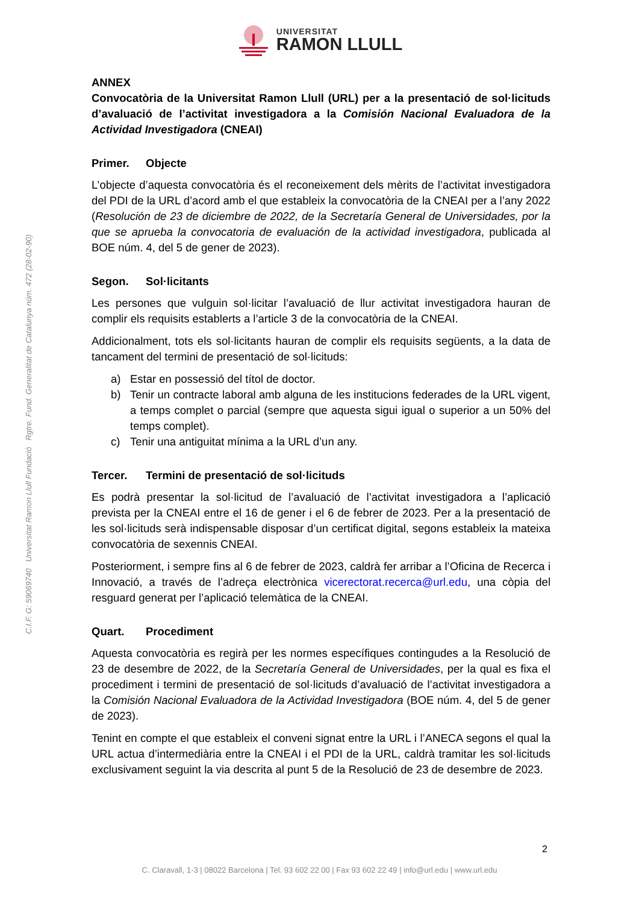UNIVERSITAT
RAMON LLULL
C.I.F. G: 59069740 Universitat Ramon Llull Fundació Rgtre. Fund. Generalitat de Catalunya núm. 472 (28-02-90)
ANNEX
Convocatòria de la Universitat Ramon Llull (URL) per a la presentació de sol·licituds d’avaluació de l’activitat investigadora a la Comisión Nacional Evaluadora de la Actividad Investigadora (CNEAI)
Primer. Objecte
L’objecte d’aquesta convocatòria és el reconeixement dels mèrits de l’activitat investigadora del PDI de la URL d’acord amb el que estableix la convocatòria de la CNEAI per a l’any 2022 (Resolución de 23 de diciembre de 2022, de la Secretaría General de Universidades, por la que se aprueba la convocatoria de evaluación de la actividad investigadora, publicada al BOE núm. 4, del 5 de gener de 2023).
Segon. Sol·licitants
Les persones que vulguin sol·licitar l’avaluació de llur activitat investigadora hauran de complir els requisits establerts a l’article 3 de la convocatòria de la CNEAI.
Addicionalment, tots els sol·licitants hauran de complir els requisits següents, a la data de tancament del termini de presentació de sol·licituds:
a) Estar en possessió del títol de doctor.
b) Tenir un contracte laboral amb alguna de les institucions federades de la URL vigent, a temps complet o parcial (sempre que aquesta sigui igual o superior a un 50% del temps complet).
c) Tenir una antiguitat mínima a la URL d’un any.
Tercer. Termini de presentació de sol·licituds
Es podrà presentar la sol·licitud de l’avaluació de l’activitat investigadora a l’aplicació prevista per la CNEAI entre el 16 de gener i el 6 de febrer de 2023. Per a la presentació de les sol·licituds serà indispensable disposar d’un certificat digital, segons estableix la mateixa convocatòria de sexennis CNEAI.
Posteriorment, i sempre fins al 6 de febrer de 2023, caldrà fer arribar a l’Oficina de Recerca i Innovació, a través de l’adreça electrònica vicerectorat.recerca@url.edu, una còpia del resguard generat per l’aplicació telemàtica de la CNEAI.
Quart. Procediment
Aquesta convocatòria es regirà per les normes específiques contingudes a la Resolució de 23 de desembre de 2022, de la Secretaría General de Universidades, per la qual es fixa el procediment i termini de presentació de sol·licituds d’avaluació de l’activitat investigadora a la Comisión Nacional Evaluadora de la Actividad Investigadora (BOE núm. 4, del 5 de gener de 2023).
Tenint en compte el que estableix el conveni signat entre la URL i l’ANECA segons el qual la URL actua d’intermediària entre la CNEAI i el PDI de la URL, caldrà tramitar les sol·licituds exclusivament seguint la via descrita al punt 5 de la Resolució de 23 de desembre de 2023.
2
C. Claravall, 1-3 | 08022 Barcelona | Tel. 93 602 22 00 | Fax 93 602 22 49 | info@url.edu | www.url.edu